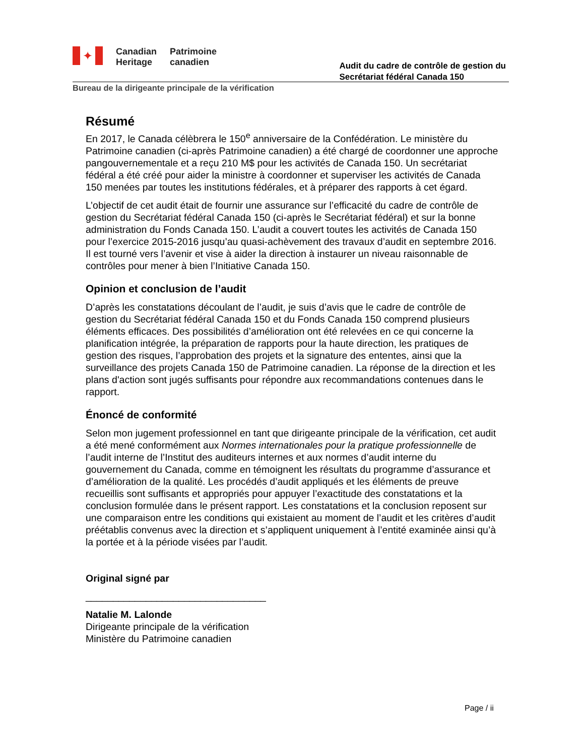✦
Canadian
Heritage
Patrimoine
canadien
Audit du cadre de contrôle de gestion du
Secrétariat fédéral Canada 150
Bureau de la dirigeante principale de la vérification
Résumé
En 2017, le Canada célèbrera le 150<sup>e</sup> anniversaire de la Confédération. Le ministère du Patrimoine canadien (ci-après Patrimoine canadien) a été chargé de coordonner une approche pangouvernementale et a reçu 210 M$ pour les activités de Canada 150. Un secrétariat fédéral a été créé pour aider la ministre à coordonner et superviser les activités de Canada 150 menées par toutes les institutions fédérales, et à préparer des rapports à cet égard.
L’objectif de cet audit était de fournir une assurance sur l’efficacité du cadre de contrôle de gestion du Secrétariat fédéral Canada 150 (ci-après le Secrétariat fédéral) et sur la bonne administration du Fonds Canada 150. L’audit a couvert toutes les activités de Canada 150 pour l’exercice 2015-2016 jusqu’au quasi-achèvement des travaux d’audit en septembre 2016. Il est tourné vers l’avenir et vise à aider la direction à instaurer un niveau raisonnable de contrôles pour mener à bien l’Initiative Canada 150.
Opinion et conclusion de l’audit
D’après les constatations découlant de l’audit, je suis d’avis que le cadre de contrôle de gestion du Secrétariat fédéral Canada 150 et du Fonds Canada 150 comprend plusieurs éléments efficaces. Des possibilités d’amélioration ont été relevées en ce qui concerne la planification intégrée, la préparation de rapports pour la haute direction, les pratiques de gestion des risques, l’approbation des projets et la signature des ententes, ainsi que la surveillance des projets Canada 150 de Patrimoine canadien. La réponse de la direction et les plans d'action sont jugés suffisants pour répondre aux recommandations contenues dans le rapport.
Énoncé de conformité
Selon mon jugement professionnel en tant que dirigeante principale de la vérification, cet audit a été mené conformément aux Normes internationales pour la pratique professionnelle de l’audit interne de l’Institut des auditeurs internes et aux normes d’audit interne du gouvernement du Canada, comme en témoignent les résultats du programme d’assurance et d’amélioration de la qualité. Les procédés d’audit appliqués et les éléments de preuve recueillis sont suffisants et appropriés pour appuyer l’exactitude des constatations et la conclusion formulée dans le présent rapport. Les constatations et la conclusion reposent sur une comparaison entre les conditions qui existaient au moment de l’audit et les critères d’audit préétablis convenus avec la direction et s’appliquent uniquement à l’entité examinée ainsi qu’à la portée et à la période visées par l’audit.
Original signé par
_________________________________
Natalie M. Lalonde
Dirigeante principale de la vérification
Ministère du Patrimoine canadien
Page / ii